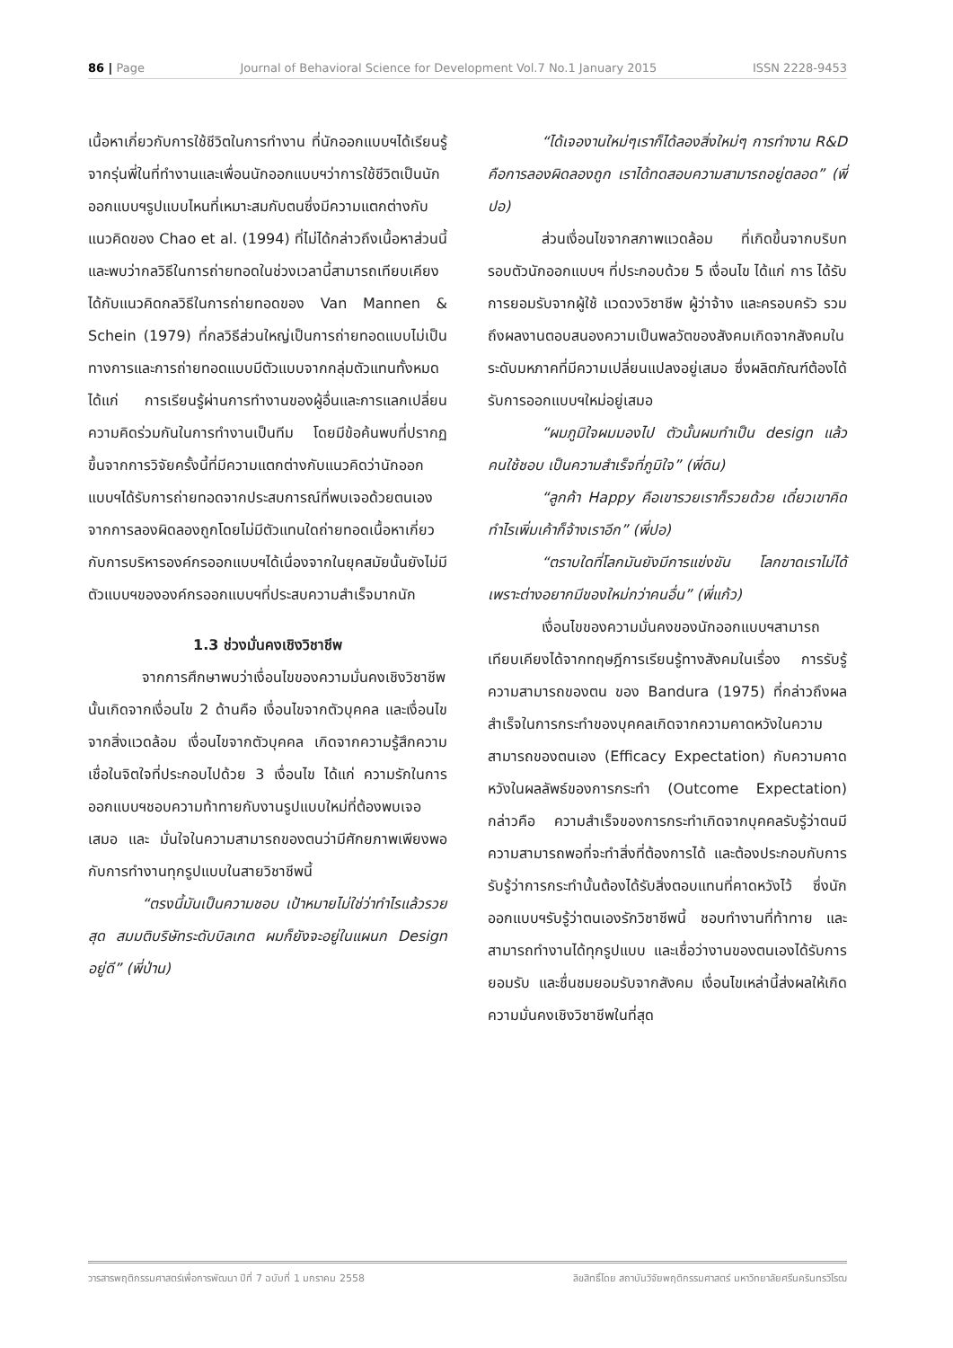86 | Page Journal of Behavioral Science for Development Vol.7 No.1 January 2015 ISSN 2228-9453
เนื้อหาเกี่ยวกับการใช้ชีวิตในการทำงาน ที่นักออกแบบฯได้เรียนรู้จากรุ่นพี่ในที่ทำงานและเพื่อนนักออกแบบฯว่าการใช้ชีวิตเป็นนักออกแบบฯรูปแบบไหนที่เหมาะสมกับตนซึ่งมีความแตกต่างกับแนวคิดของ Chao et al. (1994) ที่ไม่ได้กล่าวถึงเนื้อหาส่วนนี้และพบว่ากลวิธีในการถ่ายทอดในช่วงเวลานี้สามารถเทียบเคียงได้กับแนวคิดกลวิธีในการถ่ายทอดของ Van Mannen & Schein (1979) ที่กลวิธีส่วนใหญ่เป็นการถ่ายทอดแบบไม่เป็นทางการและการถ่ายทอดแบบมีตัวแบบจากกลุ่มตัวแทนทั้งหมด ได้แก่ การเรียนรู้ผ่านการทำงานของผู้อื่นและการแลกเปลี่ยนความคิดร่วมกันในการทำงานเป็นทีม โดยมีข้อค้นพบที่ปรากฏขึ้นจากการวิจัยครั้งนี้ที่มีความแตกต่างกับแนวคิดว่านักออกแบบฯได้รับการถ่ายทอดจากประสบการณ์ที่พบเจอด้วยตนเองจากการลองผิดลองถูกโดยไม่มีตัวแทนใดถ่ายทอดเนื้อหาเกี่ยวกับการบริหารองค์กรออกแบบฯได้เนื่องจากในยุคสมัยนั้นยังไม่มีตัวแบบฯขององค์กรออกแบบฯที่ประสบความสำเร็จมากนัก
1.3 ช่วงมั่นคงเชิงวิชาชีพ
จากการศึกษาพบว่าเงื่อนไขของความมั่นคงเชิงวิชาชีพนั้นเกิดจากเงื่อนไข 2 ด้านคือ เงื่อนไขจากตัวบุคคล และเงื่อนไขจากสิ่งแวดล้อม เงื่อนไขจากตัวบุคคล เกิดจากความรู้สึกความเชื่อในจิตใจที่ประกอบไปด้วย 3 เงื่อนไข ได้แก่ ความรักในการออกแบบฯชอบความท้าทายกับงานรูปแบบใหม่ที่ต้องพบเจอเสมอ และ มั่นใจในความสามารถของตนว่ามีศักยภาพเพียงพอกับการทำงานทุกรูปแบบในสายวิชาชีพนี้
“ตรงนี้มันเป็นความชอบ เป้าหมายไม่ใช่ว่าทำไรแล้วรวยสุด สมมติบริษัทระดับบิลเกต ผมก็ยังจะอยู่ในแผนก Design อยู่ดี” (พี่ป่าน)
“ได้เจองานใหม่ๆเราก็ได้ลองสิ่งใหม่ๆ การทำงาน R&D คือการลองผิดลองถูก เราได้ทดสอบความสามารถอยู่ตลอด” (พี่ปอ)
ส่วนเงื่อนไขจากสภาพแวดล้อม ที่เกิดขึ้นจากบริบทรอบตัวนักออกแบบฯ ที่ประกอบด้วย 5 เงื่อนไข ได้แก่ การ ได้รับการยอมรับจากผู้ใช้ แวดวงวิชาชีพ ผู้ว่าจ้าง และครอบครัว รวมถึงผลงานตอบสนองความเป็นพลวัตของสังคมเกิดจากสังคมในระดับมหภาคที่มีความเปลี่ยนแปลงอยู่เสมอ ซึ่งผลิตภัณฑ์ต้องได้รับการออกแบบฯใหม่อยู่เสมอ
“ผมภูมิใจผมมองไป ตัวนั้นผมทำเป็น design แล้วคนใช้ชอบ เป็นความสำเร็จที่ภูมิใจ” (พี่ดิน)
“ลูกค้า Happy คือเขารวยเราก็รวยด้วย เดี๋ยวเขาคิดทำไรเพิ่มเค้าก็จ้างเราอีก” (พี่ปอ)
“ตราบใดที่โลกมันยังมีการแข่งขัน โลกขาดเราไม่ได้เพราะต่างอยากมีของใหม่กว่าคนอื่น” (พี่แก้ว)
เงื่อนไขของความมั่นคงของนักออกแบบฯสามารถเทียบเคียงได้จากทฤษฎีการเรียนรู้ทางสังคมในเรื่อง การรับรู้ความสามารถของตน ของ Bandura (1975) ที่กล่าวถึงผลสำเร็จในการกระทำของบุคคลเกิดจากความคาดหวังในความสามารถของตนเอง (Efficacy Expectation) กับความคาดหวังในผลลัพธ์ของการกระทำ (Outcome Expectation) กล่าวคือ ความสำเร็จของการกระทำเกิดจากบุคคลรับรู้ว่าตนมีความสามารถพอที่จะทำสิ่งที่ต้องการได้ และต้องประกอบกับการรับรู้ว่าการกระทำนั้นต้องได้รับสิ่งตอบแทนที่คาดหวังไว้ ซึ่งนักออกแบบฯรับรู้ว่าตนเองรักวิชาชีพนี้ ชอบทำงานที่ท้าทาย และสามารถทำงานได้ทุกรูปแบบ และเชื่อว่างานของตนเองได้รับการยอมรับ และชื่นชมยอมรับจากสังคม เงื่อนไขเหล่านี้ส่งผลให้เกิดความมั่นคงเชิงวิชาชีพในที่สุด
วารสารพฤติกรรมศาสตร์เพื่อการพัฒนา ปีที่ 7 ฉบับที่ 1 มกราคม 2558 ลิขสิทธิ์โดย สถาบันวิจัยพฤติกรรมศาสตร์ มหาวิทยาลัยศรีนครินทรวิโรฒ